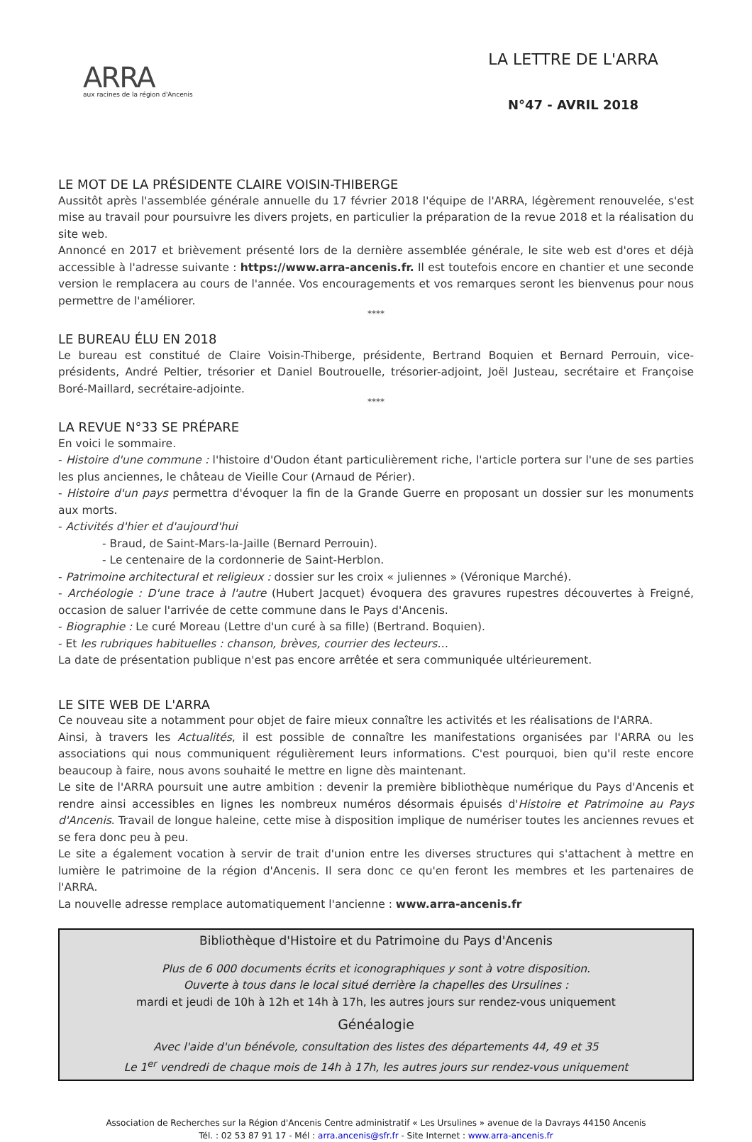ARRA
aux racines de la région d'Ancenis
LA LETTRE DE L'ARRA
N°47 - AVRIL 2018
LE MOT DE LA PRÉSIDENTE CLAIRE VOISIN-THIBERGE
Aussitôt après l'assemblée générale annuelle du 17 février 2018 l'équipe de l'ARRA, légèrement renouvelée, s'est mise au travail pour poursuivre les divers projets, en particulier la préparation de la revue 2018 et la réalisation du site web.
Annoncé en 2017 et brièvement présenté lors de la dernière assemblée générale, le site web est d'ores et déjà accessible à l'adresse suivante : https://www.arra-ancenis.fr. Il est toutefois encore en chantier et une seconde version le remplacera au cours de l'année. Vos encouragements et vos remarques seront les bienvenus pour nous permettre de l'améliorer.
****
LE BUREAU ÉLU EN 2018
Le bureau est constitué de Claire Voisin-Thiberge, présidente, Bertrand Boquien et Bernard Perrouin, vice-présidents, André Peltier, trésorier et Daniel Boutrouelle, trésorier-adjoint, Joël Justeau, secrétaire et Françoise Boré-Maillard, secrétaire-adjointe.
****
LA REVUE N°33 SE PRÉPARE
En voici le sommaire.
- Histoire d'une commune : l'histoire d'Oudon étant particulièrement riche, l'article portera sur l'une de ses parties les plus anciennes, le château de Vieille Cour (Arnaud de Périer).
- Histoire d'un pays permettra d'évoquer la fin de la Grande Guerre en proposant un dossier sur les monuments aux morts.
- Activités d'hier et d'aujourd'hui
- Braud, de Saint-Mars-la-Jaille (Bernard Perrouin).
- Le centenaire de la cordonnerie de Saint-Herblon.
- Patrimoine architectural et religieux : dossier sur les croix « juliennes » (Véronique Marché).
- Archéologie : D'une trace à l'autre (Hubert Jacquet) évoquera des gravures rupestres découvertes à Freigné, occasion de saluer l'arrivée de cette commune dans le Pays d'Ancenis.
- Biographie : Le curé Moreau (Lettre d'un curé à sa fille) (Bertrand. Boquien).
- Et les rubriques habituelles : chanson, brèves, courrier des lecteurs…
La date de présentation publique n'est pas encore arrêtée et sera communiquée ultérieurement.
LE SITE WEB DE L'ARRA
Ce nouveau site a notamment pour objet de faire mieux connaître les activités et les réalisations de l'ARRA.
Ainsi, à travers les Actualités, il est possible de connaître les manifestations organisées par l'ARRA ou les associations qui nous communiquent régulièrement leurs informations. C'est pourquoi, bien qu'il reste encore beaucoup à faire, nous avons souhaité le mettre en ligne dès maintenant.
Le site de l'ARRA poursuit une autre ambition : devenir la première bibliothèque numérique du Pays d'Ancenis et rendre ainsi accessibles en lignes les nombreux numéros désormais épuisés d'Histoire et Patrimoine au Pays d'Ancenis. Travail de longue haleine, cette mise à disposition implique de numériser toutes les anciennes revues et se fera donc peu à peu.
Le site a également vocation à servir de trait d'union entre les diverses structures qui s'attachent à mettre en lumière le patrimoine de la région d'Ancenis. Il sera donc ce qu'en feront les membres et les partenaires de l'ARRA.
La nouvelle adresse remplace automatiquement l'ancienne : www.arra-ancenis.fr
Bibliothèque d'Histoire et du Patrimoine du Pays d'Ancenis
Plus de 6 000 documents écrits et iconographiques y sont à votre disposition.
Ouverte à tous dans le local situé derrière la chapelles des Ursulines :
mardi et jeudi de 10h à 12h et 14h à 17h, les autres jours sur rendez-vous uniquement
Généalogie
Avec l'aide d'un bénévole, consultation des listes des départements 44, 49 et 35
Le 1<sup>er</sup> vendredi de chaque mois de 14h à 17h, les autres jours sur rendez-vous uniquement
Association de Recherches sur la Région d'Ancenis Centre administratif « Les Ursulines » avenue de la Davrays 44150 Ancenis
Tél. : 02 53 87 91 17 - Mél : arra.ancenis@sfr.fr - Site Internet : www.arra-ancenis.fr